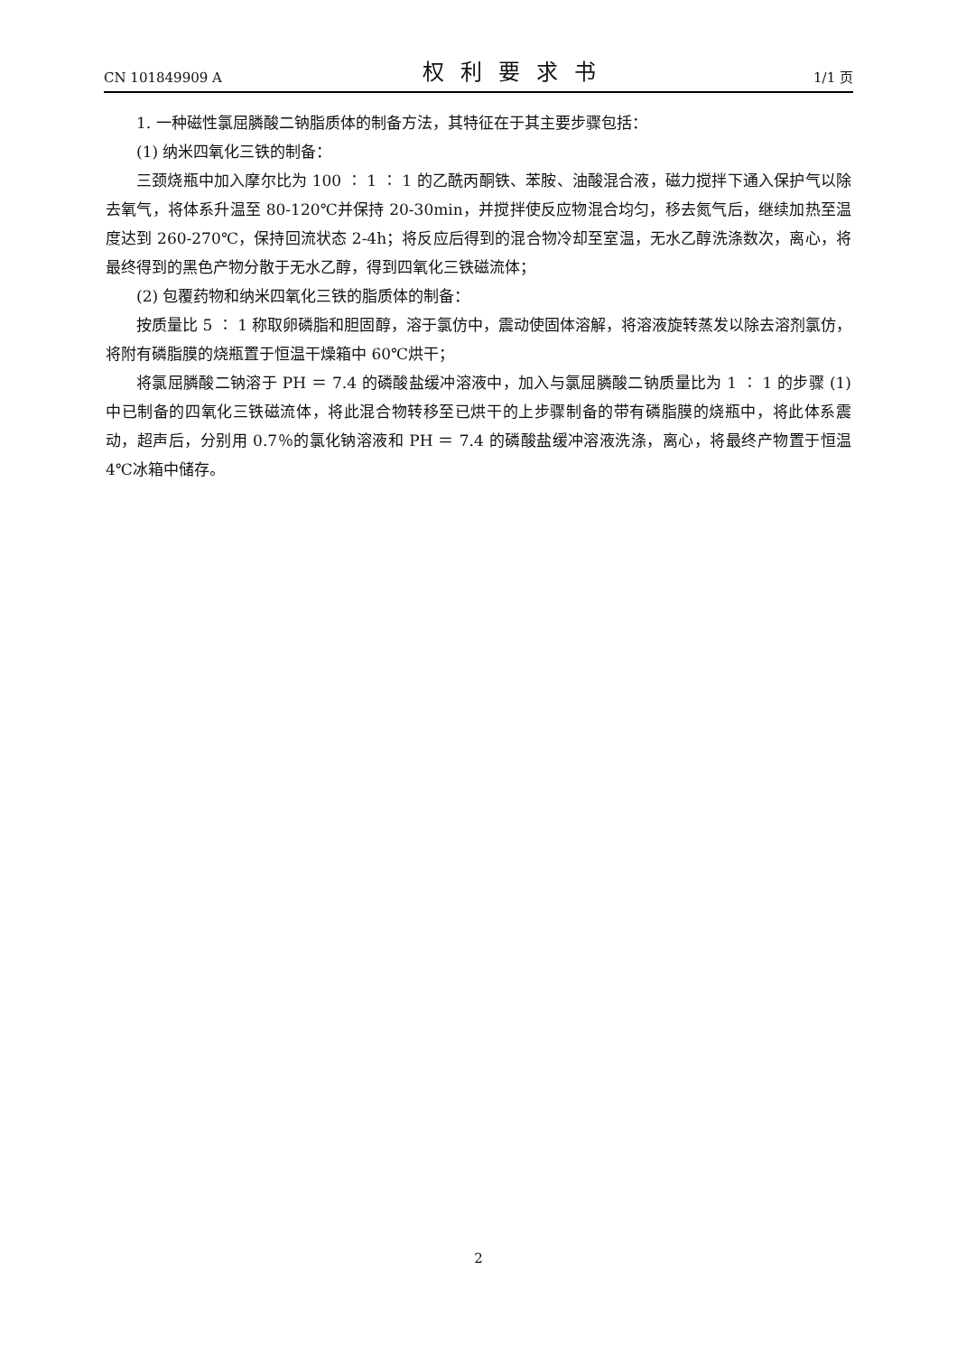CN 101849909 A 权利要求书 1/1 页
1. 一种磁性氯屈膦酸二钠脂质体的制备方法，其特征在于其主要步骤包括：
(1) 纳米四氧化三铁的制备：
三颈烧瓶中加入摩尔比为 100 ∶ 1 ∶ 1 的乙酰丙酮铁、苯胺、油酸混合液，磁力搅拌下通入保护气以除去氧气，将体系升温至 80-120℃并保持 20-30min，并搅拌使反应物混合均匀，移去氮气后，继续加热至温度达到 260-270℃，保持回流状态 2-4h；将反应后得到的混合物冷却至室温，无水乙醇洗涤数次，离心，将最终得到的黑色产物分散于无水乙醇，得到四氧化三铁磁流体；
(2) 包覆药物和纳米四氧化三铁的脂质体的制备：
按质量比 5 ∶ 1 称取卵磷脂和胆固醇，溶于氯仿中，震动使固体溶解，将溶液旋转蒸发以除去溶剂氯仿，将附有磷脂膜的烧瓶置于恒温干燥箱中 60℃烘干；
将氯屈膦酸二钠溶于 PH ＝ 7.4 的磷酸盐缓冲溶液中，加入与氯屈膦酸二钠质量比为 1 ∶ 1 的步骤 (1) 中已制备的四氧化三铁磁流体，将此混合物转移至已烘干的上步骤制备的带有磷脂膜的烧瓶中，将此体系震动，超声后，分别用 0.7％的氯化钠溶液和 PH ＝ 7.4 的磷酸盐缓冲溶液洗涤，离心，将最终产物置于恒温 4℃冰箱中储存。
2